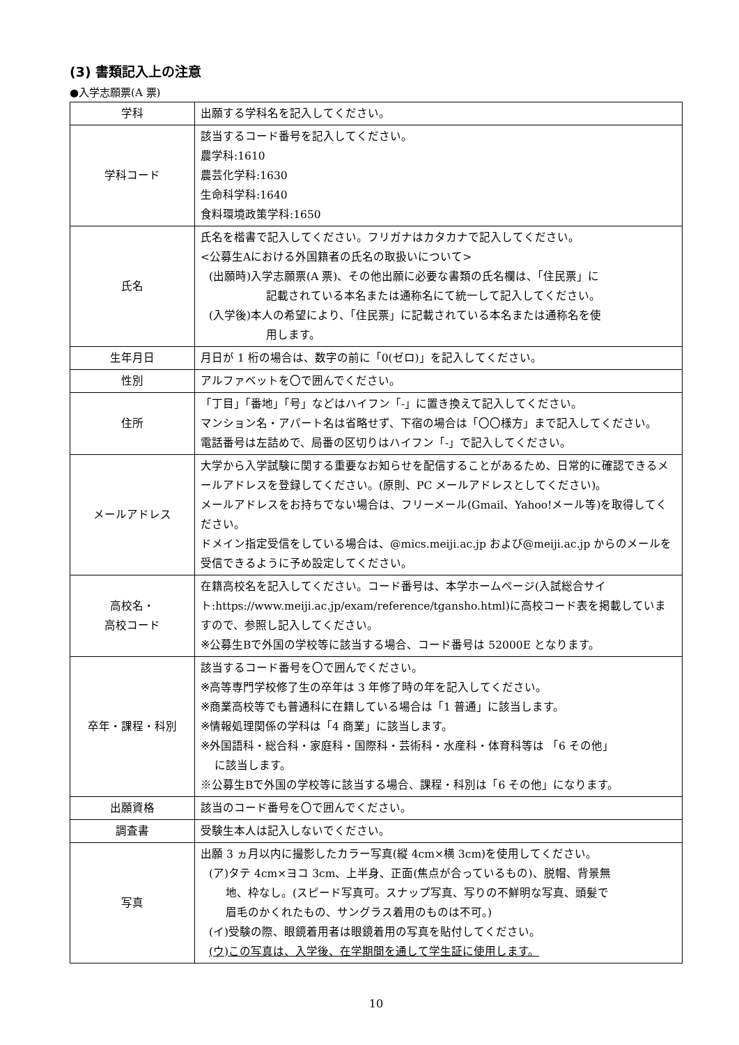(3) 書類記入上の注意
●入学志願票(A 票)
| 学科 | 出願する学科名を記入してください。 |
| 学科コード | 該当するコード番号を記入してください。 農学科:1610 農芸化学科:1630 生命科学科:1640 食料環境政策学科:1650 |
| 氏名 | 氏名を楷書で記入してください。フリガナはカタカナで記入してください。 <公募生Aにおける外国籍者の氏名の取扱いについて> (出願時)入学志願票(A 票)、その他出願に必要な書類の氏名欄は、「住民票」に 記載されている本名または通称名にて統一して記入してください。 (入学後)本人の希望により、「住民票」に記載されている本名または通称名を使 用します。 |
| 生年月日 | 月日が 1 桁の場合は、数字の前に「0(ゼロ)」を記入してください。 |
| 性別 | アルファベットを〇で囲んでください。 |
| 住所 | 「丁目」「番地」「号」などはハイフン「-」に置き換えて記入してください。 マンション名・アパート名は省略せず、下宿の場合は「〇〇様方」まで記入してください。 電話番号は左詰めで、局番の区切りはハイフン「-」で記入してください。 |
| メールアドレス | 大学から入学試験に関する重要なお知らせを配信することがあるため、日常的に確認できるメールアドレスを登録してください。(原則、PC メールアドレスとしてください)。 メールアドレスをお持ちでない場合は、フリーメール(Gmail、Yahoo!メール等)を取得してください。 ドメイン指定受信をしている場合は、@mics.meiji.ac.jp および@meiji.ac.jp からのメールを受信できるように予め設定してください。 |
| 高校名・ 高校コード | 在籍高校名を記入してください。コード番号は、本学ホームページ(入試総合サイト:https://www.meiji.ac.jp/exam/reference/tgansho.html)に高校コード表を掲載していますので、参照し記入してください。 ※公募生Bで外国の学校等に該当する場合、コード番号は 52000E となります。 |
| 卒年・課程・科別 | 該当するコード番号を〇で囲んでください。 ※高等専門学校修了生の卒年は 3 年修了時の年を記入してください。 ※商業高校等でも普通科に在籍している場合は「1 普通」に該当します。 ※情報処理関係の学科は「4 商業」に該当します。 ※外国語科・総合科・家庭科・国際科・芸術科・水産科・体育科等は 「6 その他」 に該当します。 ※公募生Bで外国の学校等に該当する場合、課程・科別は「6 その他」になります。 |
| 出願資格 | 該当のコード番号を〇で囲んでください。 |
| 調査書 | 受験生本人は記入しないでください。 |
| 写真 | 出願 3 ヵ月以内に撮影したカラー写真(縦 4cm×横 3cm)を使用してください。 (ア)タテ 4cm×ヨコ 3cm、上半身、正面(焦点が合っているもの)、脱帽、背景無 地、枠なし。(スピード写真可。スナップ写真、写りの不鮮明な写真、頭髪で 眉毛のかくれたもの、サングラス着用のものは不可。) (イ)受験の際、眼鏡着用者は眼鏡着用の写真を貼付してください。 (ウ)この写真は、入学後、在学期間を通して学生証に使用します。 |
10